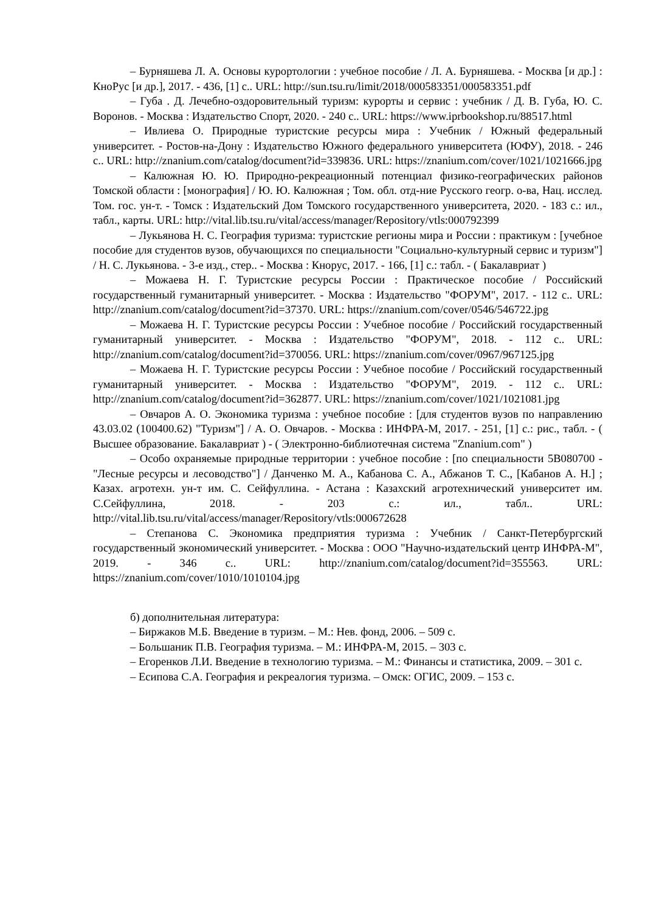– Бурняшева Л. А. Основы курортологии : учебное пособие / Л. А. Бурняшева. - Москва [и др.] : КноРус [и др.], 2017. - 436, [1] с.. URL: http://sun.tsu.ru/limit/2018/000583351/000583351.pdf
– Губа . Д. Лечебно-оздоровительный туризм: курорты и сервис : учебник / Д. В. Губа, Ю. С. Воронов. - Москва : Издательство Спорт, 2020. - 240 с.. URL: https://www.iprbookshop.ru/88517.html
– Ивлиева О. Природные туристские ресурсы мира : Учебник / Южный федеральный университет. - Ростов-на-Дону : Издательство Южного федерального университета (ЮФУ), 2018. - 246 с.. URL: http://znanium.com/catalog/document?id=339836. URL: https://znanium.com/cover/1021/1021666.jpg
– Калюжная Ю. Ю. Природно-рекреационный потенциал физико-географических районов Томской области : [монография] / Ю. Ю. Калюжная ; Том. обл. отд-ние Русского геогр. о-ва, Нац. исслед. Том. гос. ун-т. - Томск : Издательский Дом Томского государственного университета, 2020. - 183 с.: ил., табл., карты. URL: http://vital.lib.tsu.ru/vital/access/manager/Repository/vtls:000792399
– Лукьянова Н. С. География туризма: туристские регионы мира и России : практикум : [учебное пособие для студентов вузов, обучающихся по специальности "Социально-культурный сервис и туризм"] / Н. С. Лукьянова. - 3-е изд., стер.. - Москва : Кнорус, 2017. - 166, [1] с.: табл. - ( Бакалавриат )
– Можаева Н. Г. Туристские ресурсы России : Практическое пособие / Российский государственный гуманитарный университет. - Москва : Издательство "ФОРУМ", 2017. - 112 с.. URL: http://znanium.com/catalog/document?id=37370. URL: https://znanium.com/cover/0546/546722.jpg
– Можаева Н. Г. Туристские ресурсы России : Учебное пособие / Российский государственный гуманитарный университет. - Москва : Издательство "ФОРУМ", 2018. - 112 с.. URL: http://znanium.com/catalog/document?id=370056. URL: https://znanium.com/cover/0967/967125.jpg
– Можаева Н. Г. Туристские ресурсы России : Учебное пособие / Российский государственный гуманитарный университет. - Москва : Издательство "ФОРУМ", 2019. - 112 с.. URL: http://znanium.com/catalog/document?id=362877. URL: https://znanium.com/cover/1021/1021081.jpg
– Овчаров А. О. Экономика туризма : учебное пособие : [для студентов вузов по направлению 43.03.02 (100400.62) "Туризм"] / А. О. Овчаров. - Москва : ИНФРА-М, 2017. - 251, [1] с.: рис., табл. - ( Высшее образование. Бакалавриат ) - ( Электронно-библиотечная система "Znanium.com" )
– Особо охраняемые природные территории : учебное пособие : [по специальности 5В080700 - "Лесные ресурсы и лесоводство"] / Данченко М. А., Кабанова С. А., Абжанов Т. С., [Кабанов А. Н.] ; Казах. агротехн. ун-т им. С. Сейфуллина. - Астана : Казахский агротехнический университет им. С.Сейфуллина, 2018. - 203 с.: ил., табл.. URL: http://vital.lib.tsu.ru/vital/access/manager/Repository/vtls:000672628
– Степанова С. Экономика предприятия туризма : Учебник / Санкт-Петербургский государственный экономический университет. - Москва : ООО "Научно-издательский центр ИНФРА-М", 2019. - 346 с.. URL: http://znanium.com/catalog/document?id=355563. URL: https://znanium.com/cover/1010/1010104.jpg
б) дополнительная литература:
– Биржаков М.Б. Введение в туризм. – М.: Нев. фонд, 2006. – 509 с.
– Большаник П.В. География туризма. – М.: ИНФРА-М, 2015. – 303 с.
– Егоренков Л.И. Введение в технологию туризма. – М.: Финансы и статистика, 2009. – 301 с.
– Есипова С.А. География и рекреалогия туризма. – Омск: ОГИС, 2009. – 153 с.